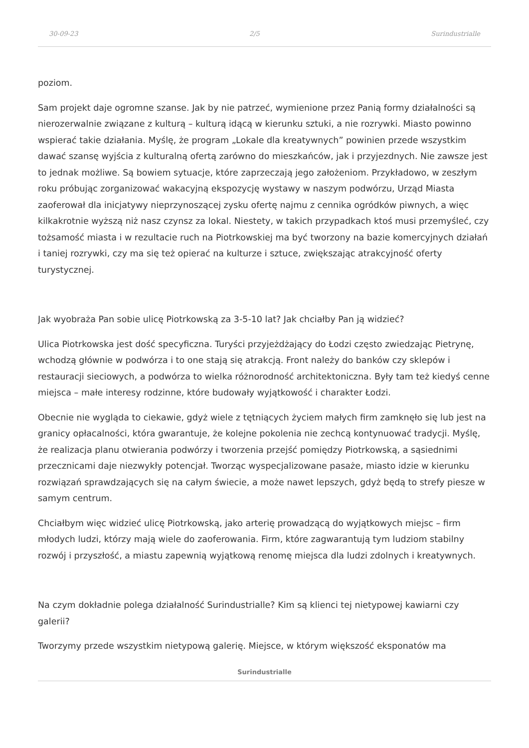30-09-23 2/5 Surindustrialle
poziom.
Sam projekt daje ogromne szanse. Jak by nie patrzeć, wymienione przez Panią formy działalności są nierozerwalnie związane z kulturą – kulturą idącą w kierunku sztuki, a nie rozrywki. Miasto powinno wspierać takie działania. Myślę, że program „Lokale dla kreatywnych” powinien przede wszystkim dawać szansę wyjścia z kulturalną ofertą zarówno do mieszkańców, jak i przyjezdnych. Nie zawsze jest to jednak możliwe. Są bowiem sytuacje, które zaprzeczają jego założeniom. Przykładowo, w zeszłym roku próbując zorganizować wakacyjną ekspozycję wystawy w naszym podwórzu, Urząd Miasta zaoferował dla inicjatywy nieprzynoszącej zysku ofertę najmu z cennika ogródków piwnych, a więc kilkakrotnie wyższą niż nasz czynsz za lokal. Niestety, w takich przypadkach ktoś musi przemyśleć, czy tożsamość miasta i w rezultacie ruch na Piotrkowskiej ma być tworzony na bazie komercyjnych działań i taniej rozrywki, czy ma się też opierać na kulturze i sztuce, zwiększając atrakcyjność oferty turystycznej.
Jak wyobraża Pan sobie ulicę Piotrkowską za 3-5-10 lat? Jak chciałby Pan ją widzieć?
Ulica Piotrkowska jest dość specyficzna. Turyści przyjeżdżający do Łodzi często zwiedzając Pietrynę, wchodzą głównie w podwórza i to one stają się atrakcją. Front należy do banków czy sklepów i restauracji sieciowych, a podwórza to wielka różnorodność architektoniczna. Były tam też kiedyś cenne miejsca – małe interesy rodzinne, które budowały wyjątkowość i charakter Łodzi.
Obecnie nie wygląda to ciekawie, gdyż wiele z tętniących życiem małych firm zamknęło się lub jest na granicy opłacalności, która gwarantuje, że kolejne pokolenia nie zechcą kontynuować tradycji. Myślę, że realizacja planu otwierania podwórzy i tworzenia przejść pomiędzy Piotrkowską, a sąsiednimi przecznicami daje niezwykły potencjał. Tworząc wyspecjalizowane pasaże, miasto idzie w kierunku rozwiązań sprawdzających się na całym świecie, a może nawet lepszych, gdyż będą to strefy piesze w samym centrum.
Chciałbym więc widzieć ulicę Piotrkowską, jako arterię prowadzącą do wyjątkowych miejsc – firm młodych ludzi, którzy mają wiele do zaoferowania. Firm, które zagwarantują tym ludziom stabilny rozwój i przyszłość, a miastu zapewnią wyjątkową renomę miejsca dla ludzi zdolnych i kreatywnych.
Na czym dokładnie polega działalność Surindustrialle? Kim są klienci tej nietypowej kawiarni czy galerii?
Tworzymy przede wszystkim nietypową galerię. Miejsce, w którym większość eksponatów ma
Surindustrialle